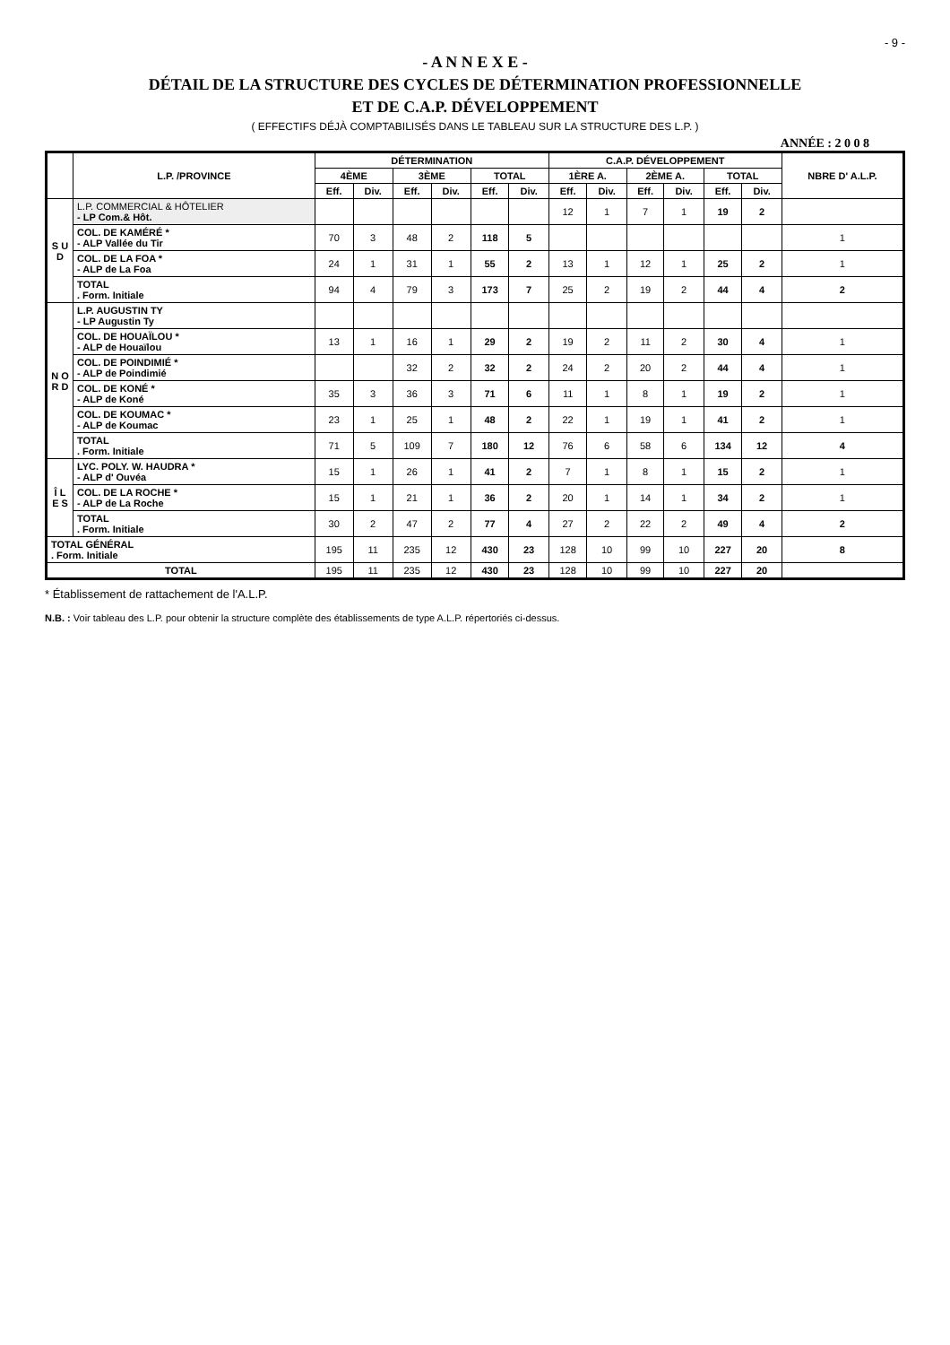- 9 -
- A N N E X E -
DÉTAIL DE LA STRUCTURE DES CYCLES DE DÉTERMINATION PROFESSIONNELLE
ET DE C.A.P. DÉVELOPPEMENT
( EFFECTIFS DÉJÀ COMPTABILISÉS DANS LE TABLEAU SUR LA STRUCTURE DES L.P. )
ANNÉE : 2 0 0 8
| | L.P. /PROVINCE | DÉTERMINATION | | | | | | C.A.P. DÉVELOPPEMENT | | | | | | NBRE D' A.L.P. |
| --- | --- | --- | --- | --- | --- | --- | --- | --- | --- | --- | --- | --- | --- | --- |
| | | 4ÈME | | 3ÈME | | TOTAL | | 1ÈRE A. | | 2ÈME A. | | TOTAL | | |
| | | Eff. | Div. | Eff. | Div. | Eff. | Div. | Eff. | Div. | Eff. | Div. | Eff. | Div. | |
| S U D | L.P. COMMERCIAL & HÔTELIER - LP Com.& Hôt. | | | | | | | 12 | 1 | 7 | 1 | 19 | 2 | |
| | COL. DE KAMÉRÉ * - ALP Vallée du Tir | 70 | 3 | 48 | 2 | 118 | 5 | | | | | | | 1 |
| | COL. DE LA FOA * - ALP de La Foa | 24 | 1 | 31 | 1 | 55 | 2 | 13 | 1 | 12 | 1 | 25 | 2 | 1 |
| | TOTAL . Form. Initiale | 94 | 4 | 79 | 3 | 173 | 7 | 25 | 2 | 19 | 2 | 44 | 4 | 2 |
| N O R D | L.P. AUGUSTIN TY - LP Augustin Ty | | | | | | | | | | | | | |
| | COL. DE HOUAÏLOU * - ALP de Houaïlou | 13 | 1 | 16 | 1 | 29 | 2 | 19 | 2 | 11 | 2 | 30 | 4 | 1 |
| | COL. DE POINDIMIÉ * - ALP de Poindimié | | | 32 | 2 | 32 | 2 | 24 | 2 | 20 | 2 | 44 | 4 | 1 |
| | COL. DE KONÉ * - ALP de Koné | 35 | 3 | 36 | 3 | 71 | 6 | 11 | 1 | 8 | 1 | 19 | 2 | 1 |
| | COL. DE KOUMAC * - ALP de Koumac | 23 | 1 | 25 | 1 | 48 | 2 | 22 | 1 | 19 | 1 | 41 | 2 | 1 |
| | TOTAL . Form. Initiale | 71 | 5 | 109 | 7 | 180 | 12 | 76 | 6 | 58 | 6 | 134 | 12 | 4 |
| Î L E S | LYC. POLY. W. HAUDRA * - ALP d' Ouvéa | 15 | 1 | 26 | 1 | 41 | 2 | 7 | 1 | 8 | 1 | 15 | 2 | 1 |
| | COL. DE LA ROCHE * - ALP de La Roche | 15 | 1 | 21 | 1 | 36 | 2 | 20 | 1 | 14 | 1 | 34 | 2 | 1 |
| | TOTAL . Form. Initiale | 30 | 2 | 47 | 2 | 77 | 4 | 27 | 2 | 22 | 2 | 49 | 4 | 2 |
| TOTAL GÉNÉRAL . Form. Initiale | | 195 | 11 | 235 | 12 | 430 | 23 | 128 | 10 | 99 | 10 | 227 | 20 | 8 |
| TOTAL | | 195 | 11 | 235 | 12 | 430 | 23 | 128 | 10 | 99 | 10 | 227 | 20 | |
* Établissement de rattachement de l'A.L.P.
N.B. : Voir tableau des L.P. pour obtenir la structure complète des établissements de type A.L.P. répertoriés ci-dessus.